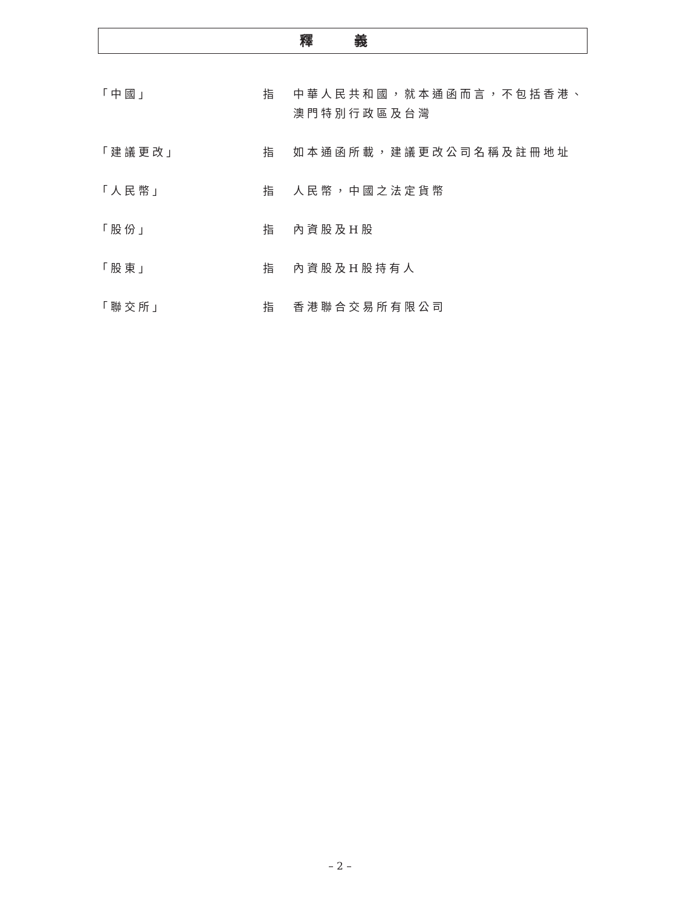釋 義
「中國」 指 中華人民共和國，就本通函而言，不包括香港、澳門特別行政區及台灣
「建議更改」 指 如本通函所載，建議更改公司名稱及註冊地址
「人民幣」 指 人民幣，中國之法定貨幣
「股份」 指 內資股及H股
「股東」 指 內資股及H股持有人
「聯交所」 指 香港聯合交易所有限公司
– 2 –